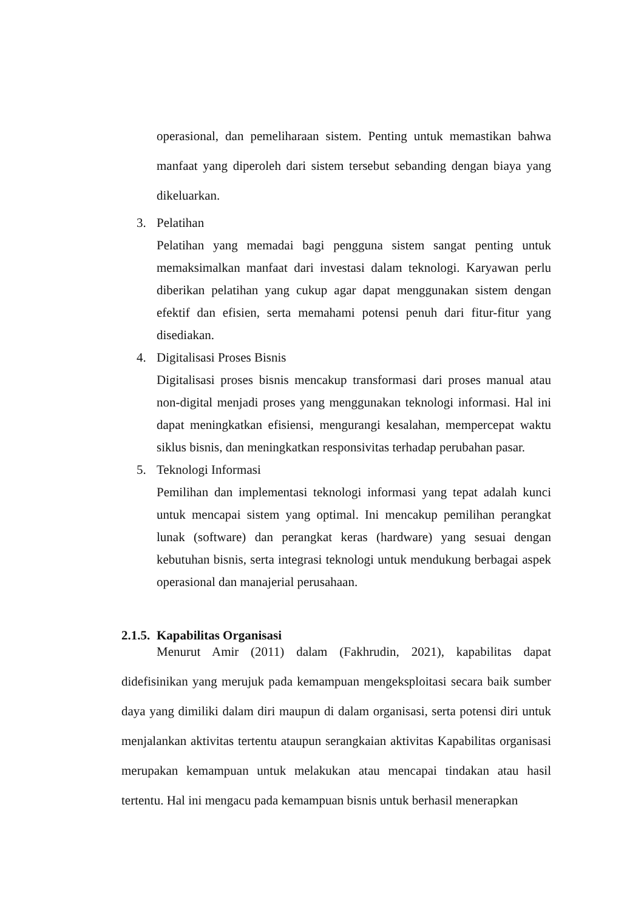operasional, dan pemeliharaan sistem. Penting untuk memastikan bahwa manfaat yang diperoleh dari sistem tersebut sebanding dengan biaya yang dikeluarkan.
3. Pelatihan
Pelatihan yang memadai bagi pengguna sistem sangat penting untuk memaksimalkan manfaat dari investasi dalam teknologi. Karyawan perlu diberikan pelatihan yang cukup agar dapat menggunakan sistem dengan efektif dan efisien, serta memahami potensi penuh dari fitur-fitur yang disediakan.
4. Digitalisasi Proses Bisnis
Digitalisasi proses bisnis mencakup transformasi dari proses manual atau non-digital menjadi proses yang menggunakan teknologi informasi. Hal ini dapat meningkatkan efisiensi, mengurangi kesalahan, mempercepat waktu siklus bisnis, dan meningkatkan responsivitas terhadap perubahan pasar.
5. Teknologi Informasi
Pemilihan dan implementasi teknologi informasi yang tepat adalah kunci untuk mencapai sistem yang optimal. Ini mencakup pemilihan perangkat lunak (software) dan perangkat keras (hardware) yang sesuai dengan kebutuhan bisnis, serta integrasi teknologi untuk mendukung berbagai aspek operasional dan manajerial perusahaan.
2.1.5. Kapabilitas Organisasi
Menurut Amir (2011) dalam (Fakhrudin, 2021), kapabilitas dapat didefisinikan yang merujuk pada kemampuan mengeksploitasi secara baik sumber daya yang dimiliki dalam diri maupun di dalam organisasi, serta potensi diri untuk menjalankan aktivitas tertentu ataupun serangkaian aktivitas Kapabilitas organisasi merupakan kemampuan untuk melakukan atau mencapai tindakan atau hasil tertentu. Hal ini mengacu pada kemampuan bisnis untuk berhasil menerapkan